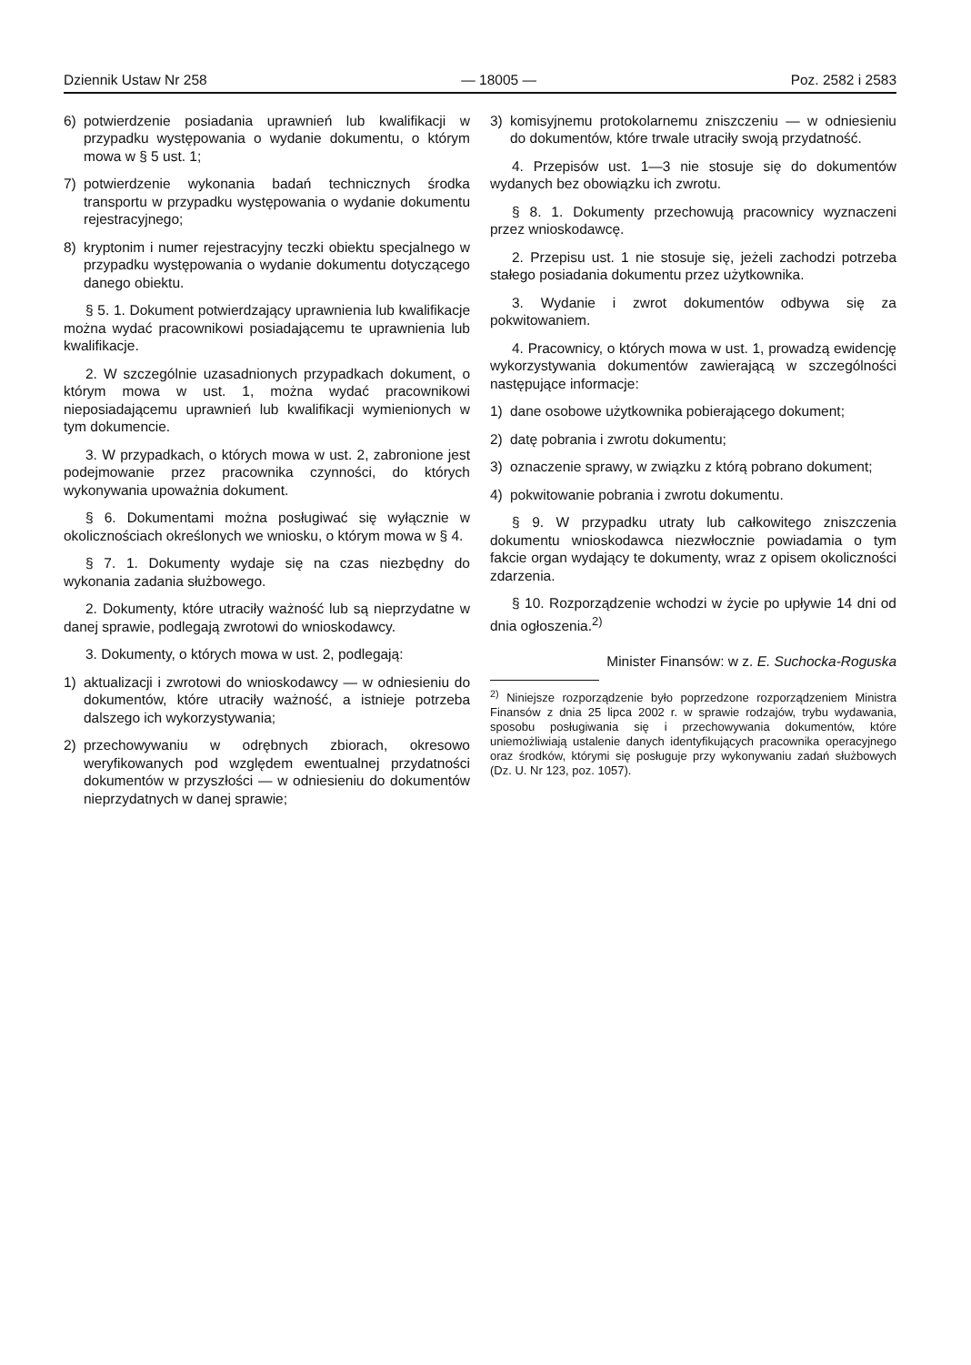Dziennik Ustaw Nr 258 — 18005 — Poz. 2582 i 2583
6) potwierdzenie posiadania uprawnień lub kwalifikacji w przypadku występowania o wydanie dokumentu, o którym mowa w § 5 ust. 1;
7) potwierdzenie wykonania badań technicznych środka transportu w przypadku występowania o wydanie dokumentu rejestracyjnego;
8) kryptonim i numer rejestracyjny teczki obiektu specjalnego w przypadku występowania o wydanie dokumentu dotyczącego danego obiektu.
§ 5. 1. Dokument potwierdzający uprawnienia lub kwalifikacje można wydać pracownikowi posiadającemu te uprawnienia lub kwalifikacje.
2. W szczególnie uzasadnionych przypadkach dokument, o którym mowa w ust. 1, można wydać pracownikowi nieposiadającemu uprawnień lub kwalifikacji wymienionych w tym dokumencie.
3. W przypadkach, o których mowa w ust. 2, zabronione jest podejmowanie przez pracownika czynności, do których wykonywania upoważnia dokument.
§ 6. Dokumentami można posługiwać się wyłącznie w okolicznościach określonych we wniosku, o którym mowa w § 4.
§ 7. 1. Dokumenty wydaje się na czas niezbędny do wykonania zadania służbowego.
2. Dokumenty, które utraciły ważność lub są nieprzydatne w danej sprawie, podlegają zwrotowi do wnioskodawcy.
3. Dokumenty, o których mowa w ust. 2, podlegają:
1) aktualizacji i zwrotowi do wnioskodawcy — w odniesieniu do dokumentów, które utraciły ważność, a istnieje potrzeba dalszego ich wykorzystywania;
2) przechowywaniu w odrębnych zbiorach, okresowo weryfikowanych pod względem ewentualnej przydatności dokumentów w przyszłości — w odniesieniu do dokumentów nieprzydatnych w danej sprawie;
3) komisyjnemu protokolarnemu zniszczeniu — w odniesieniu do dokumentów, które trwale utraciły swoją przydatność.
4. Przepisów ust. 1—3 nie stosuje się do dokumentów wydanych bez obowiązku ich zwrotu.
§ 8. 1. Dokumenty przechowują pracownicy wyznaczeni przez wnioskodawcę.
2. Przepisu ust. 1 nie stosuje się, jeżeli zachodzi potrzeba stałego posiadania dokumentu przez użytkownika.
3. Wydanie i zwrot dokumentów odbywa się za pokwitowaniem.
4. Pracownicy, o których mowa w ust. 1, prowadzą ewidencję wykorzystywania dokumentów zawierającą w szczególności następujące informacje:
1) dane osobowe użytkownika pobierającego dokument;
2) datę pobrania i zwrotu dokumentu;
3) oznaczenie sprawy, w związku z którą pobrano dokument;
4) pokwitowanie pobrania i zwrotu dokumentu.
§ 9. W przypadku utraty lub całkowitego zniszczenia dokumentu wnioskodawca niezwłocznie powiadamia o tym fakcie organ wydający te dokumenty, wraz z opisem okoliczności zdarzenia.
§ 10. Rozporządzenie wchodzi w życie po upływie 14 dni od dnia ogłoszenia.<sup>2)</sup>
Minister Finansów: w z. E. Suchocka-Roguska
<sup>2)</sup> Niniejsze rozporządzenie było poprzedzone rozporządzeniem Ministra Finansów z dnia 25 lipca 2002 r. w sprawie rodzajów, trybu wydawania, sposobu posługiwania się i przechowywania dokumentów, które uniemożliwiają ustalenie danych identyfikujących pracownika operacyjnego oraz środków, którymi się posługuje przy wykonywaniu zadań służbowych (Dz. U. Nr 123, poz. 1057).